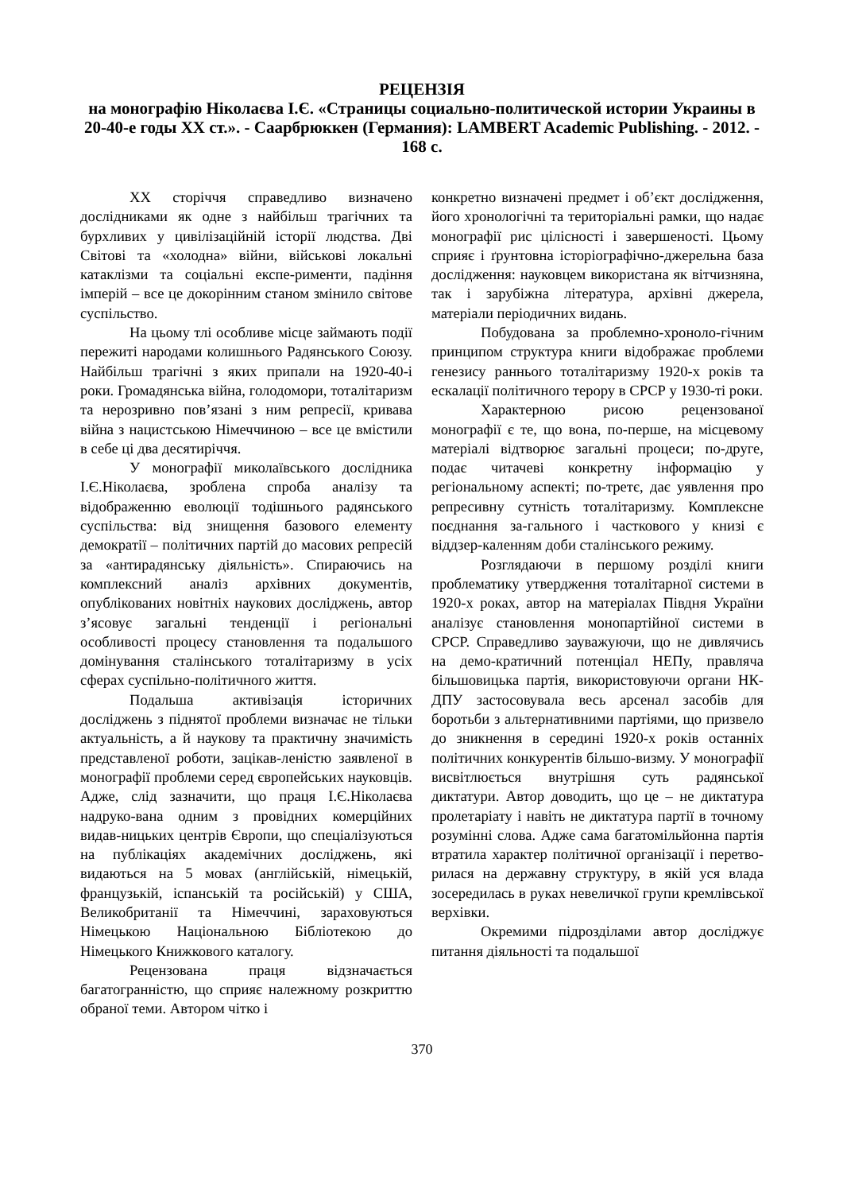РЕЦЕНЗІЯ
на монографію Ніколаєва І.Є. «Страницы социально-политической истории Украины в 20-40-е годы XX ст.». - Саарбрюккен (Германия): LAMBERT Academic Publishing. - 2012. - 168 с.
XX сторіччя справедливо визначено дослідниками як одне з найбільш трагічних та бурхливих у цивілізаційній історії людства. Дві Світові та «холодна» війни, військові локальні катаклізми та соціальні експе-рименти, падіння імперій – все це докорінним станом змінило світове суспільство.
На цьому тлі особливе місце займають події пережиті народами колишнього Радянського Союзу. Найбільш трагічні з яких припали на 1920-40-і роки. Громадянська війна, голодомори, тоталітаризм та нерозривно пов’язані з ним репресії, кривава війна з нацистською Німеччиною – все це вмістили в себе ці два десятиріччя.
У монографії миколаївського дослідника І.Є.Ніколаєва, зроблена спроба аналізу та відображенню еволюції тодішнього радянського суспільства: від знищення базового елементу демократії – політичних партій до масових репресій за «антирадянську діяльність». Спираючись на комплексний аналіз архівних документів, опублікованих новітніх наукових досліджень, автор з’ясовує загальні тенденції і регіональні особливості процесу становлення та подальшого домінування сталінського тоталітаризму в усіх сферах суспільно-політичного життя.
Подальша активізація історичних досліджень з піднятої проблеми визначає не тільки актуальність, а й наукову та практичну значимість представленої роботи, зацікав-леністю заявленої в монографії проблеми серед європейських науковців. Адже, слід зазначити, що праця І.Є.Ніколаєва надруко-вана одним з провідних комерційних видав-ницьких центрів Європи, що спеціалізуються на публікаціях академічних досліджень, які видаються на 5 мовах (англійській, німецькій, французькій, іспанській та російській) у США, Великобританії та Німеччині, зараховуються Німецькою Національною Бібліотекою до Німецького Книжкового каталогу.
Рецензована праця відзначається багатогранністю, що сприяє належному розкриттю обраної теми. Автором чітко і
конкретно визначені предмет і об’єкт дослідження, його хронологічні та територіальні рамки, що надає монографії рис цілісності і завершеності. Цьому сприяє і ґрунтовна історіографічно-джерельна база дослідження: науковцем використана як вітчизняна, так і зарубіжна література, архівні джерела, матеріали періодичних видань.
Побудована за проблемно-хроноло-гічним принципом структура книги відображає проблеми генезису раннього тоталітаризму 1920-х років та ескалації політичного терору в СРСР у 1930-ті роки.
Характерною рисою рецензованої монографії є те, що вона, по-перше, на місцевому матеріалі відтворює загальні процеси; по-друге, подає читачеві конкретну інформацію у регіональному аспекті; по-третє, дає уявлення про репресивну сутність тоталітаризму. Комплексне поєднання за-гального і часткового у книзі є віддзер-каленням доби сталінського режиму.
Розглядаючи в першому розділі книги проблематику утвердження тоталітарної системи в 1920-х роках, автор на матеріалах Півдня України аналізує становлення монопартійної системи в СРСР. Справедливо зауважуючи, що не дивлячись на демо-кратичний потенціал НЕПу, правляча більшовицька партія, використовуючи органи НК-ДПУ застосовувала весь арсенал засобів для боротьби з альтернативними партіями, що призвело до зникнення в середині 1920-х років останніх політичних конкурентів більшо-визму. У монографії висвітлюється внутрішня суть радянської диктатури. Автор доводить, що це – не диктатура пролетаріату і навіть не диктатура партії в точному розумінні слова. Адже сама багатомільйонна партія втратила характер політичної організації і перетво-рилася на державну структуру, в якій уся влада зосередилась в руках невеличкої групи кремлівської верхівки.
Окремими підрозділами автор досліджує питання діяльності та подальшої
370